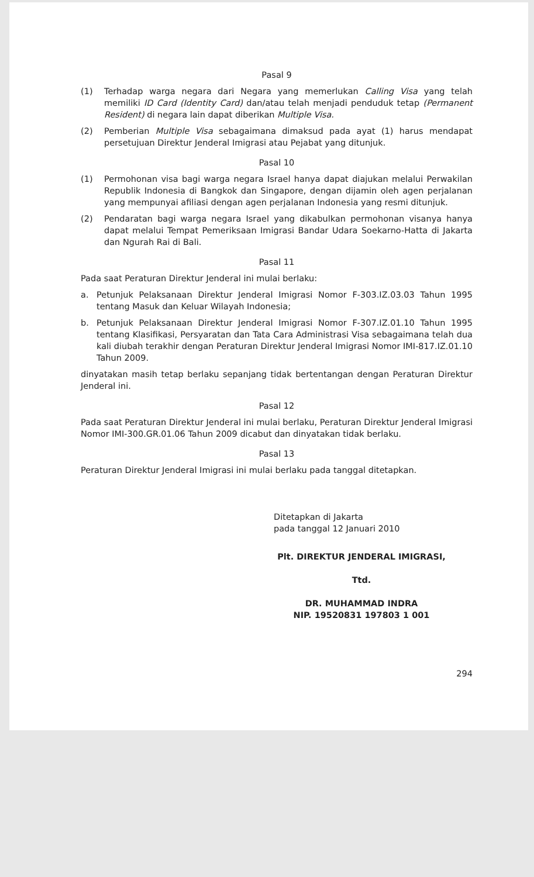Pasal 9
(1) Terhadap warga negara dari Negara yang memerlukan Calling Visa yang telah memiliki ID Card (Identity Card) dan/atau telah menjadi penduduk tetap (Permanent Resident) di negara lain dapat diberikan Multiple Visa.
(2) Pemberian Multiple Visa sebagaimana dimaksud pada ayat (1) harus mendapat persetujuan Direktur Jenderal Imigrasi atau Pejabat yang ditunjuk.
Pasal 10
(1) Permohonan visa bagi warga negara Israel hanya dapat diajukan melalui Perwakilan Republik Indonesia di Bangkok dan Singapore, dengan dijamin oleh agen perjalanan yang mempunyai afiliasi dengan agen perjalanan Indonesia yang resmi ditunjuk.
(2) Pendaratan bagi warga negara Israel yang dikabulkan permohonan visanya hanya dapat melalui Tempat Pemeriksaan Imigrasi Bandar Udara Soekarno-Hatta di Jakarta dan Ngurah Rai di Bali.
Pasal 11
Pada saat Peraturan Direktur Jenderal ini mulai berlaku:
a. Petunjuk Pelaksanaan Direktur Jenderal Imigrasi Nomor F-303.IZ.03.03 Tahun 1995 tentang Masuk dan Keluar Wilayah Indonesia;
b. Petunjuk Pelaksanaan Direktur Jenderal Imigrasi Nomor F-307.IZ.01.10 Tahun 1995 tentang Klasifikasi, Persyaratan dan Tata Cara Administrasi Visa sebagaimana telah dua kali diubah terakhir dengan Peraturan Direktur Jenderal Imigrasi Nomor IMI-817.IZ.01.10 Tahun 2009.
dinyatakan masih tetap berlaku sepanjang tidak bertentangan dengan Peraturan Direktur Jenderal ini.
Pasal 12
Pada saat Peraturan Direktur Jenderal ini mulai berlaku, Peraturan Direktur Jenderal Imigrasi Nomor IMI-300.GR.01.06 Tahun 2009 dicabut dan dinyatakan tidak berlaku.
Pasal 13
Peraturan Direktur Jenderal Imigrasi ini mulai berlaku pada tanggal ditetapkan.
Ditetapkan di Jakarta
pada tanggal 12 Januari 2010
Plt. DIREKTUR JENDERAL IMIGRASI,
Ttd.
DR. MUHAMMAD INDRA
NIP. 19520831 197803 1 001
294